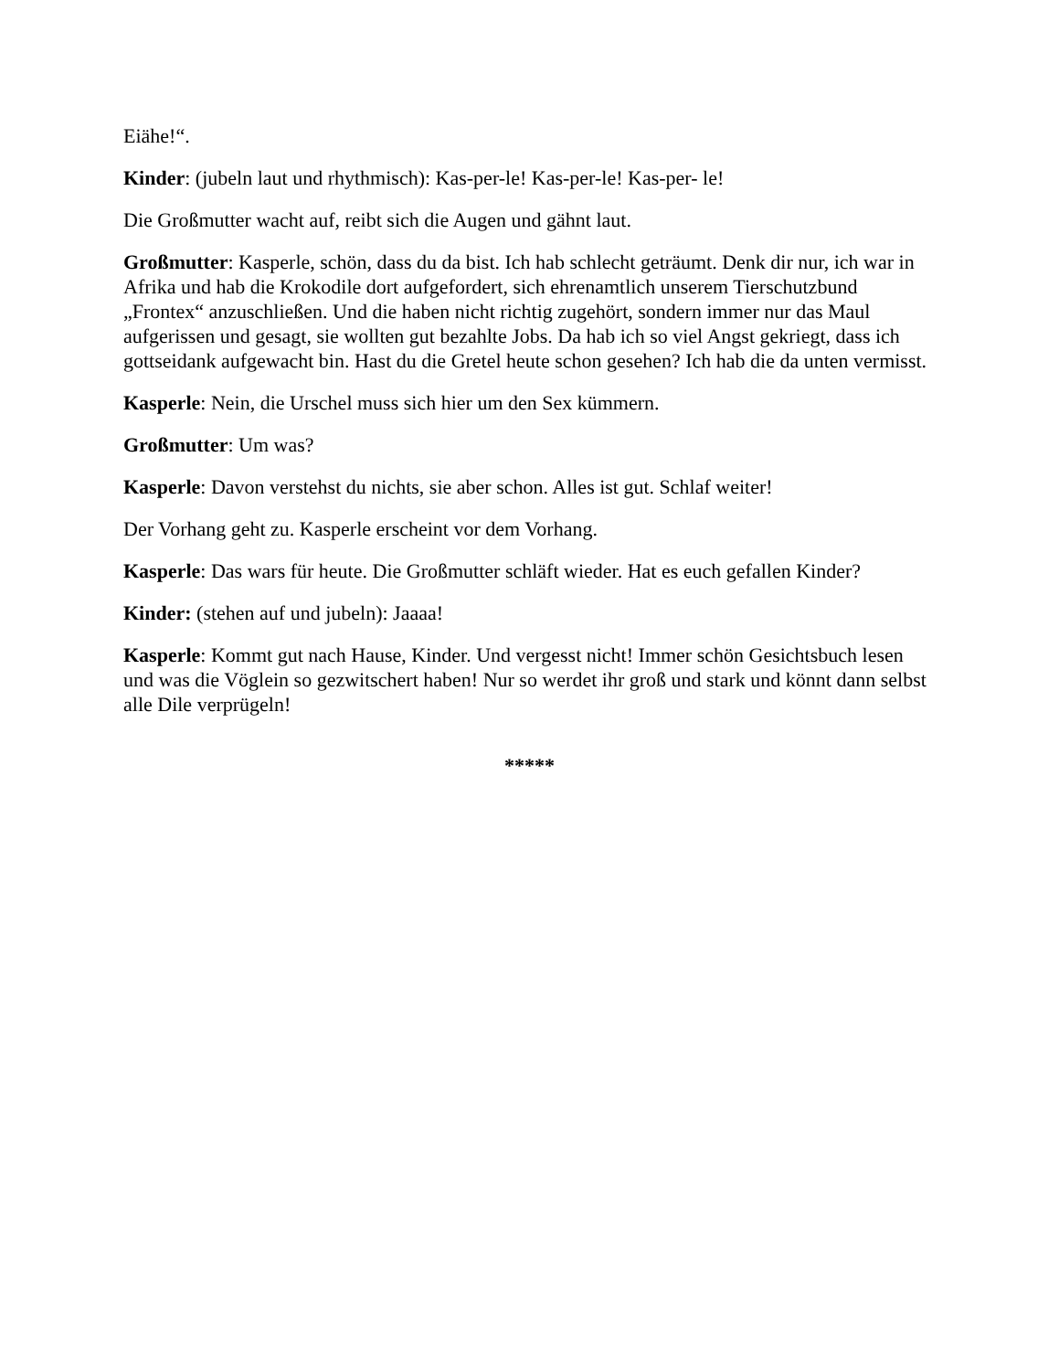Eiähe!“.
Kinder: (jubeln laut und rhythmisch): Kas-per-le! Kas-per-le! Kas-per- le!
Die Großmutter wacht auf, reibt sich die Augen und gähnt laut.
Großmutter: Kasperle, schön, dass du da bist. Ich hab schlecht geträumt. Denk dir nur, ich war in Afrika und hab die Krokodile dort aufgefordert, sich ehrenamtlich unserem Tierschutzbund „Frontex“ anzuschließen. Und die haben nicht richtig zugehört, sondern immer nur das Maul aufgerissen und gesagt, sie wollten gut bezahlte Jobs. Da hab ich so viel Angst gekriegt, dass ich gottseidank aufgewacht bin. Hast du die Gretel heute schon gesehen? Ich hab die da unten vermisst.
Kasperle: Nein, die Urschel muss sich hier um den Sex kümmern.
Großmutter: Um was?
Kasperle: Davon verstehst du nichts, sie aber schon. Alles ist gut. Schlaf weiter!
Der Vorhang geht zu. Kasperle erscheint vor dem Vorhang.
Kasperle: Das wars für heute. Die Großmutter schläft wieder. Hat es euch gefallen Kinder?
Kinder: (stehen auf und jubeln): Jaaaa!
Kasperle: Kommt gut nach Hause, Kinder. Und vergesst nicht! Immer schön Gesichtsbuch lesen und was die Vöglein so gezwitschert haben! Nur so werdet ihr groß und stark und könnt dann selbst alle Dile verprügeln!
*****